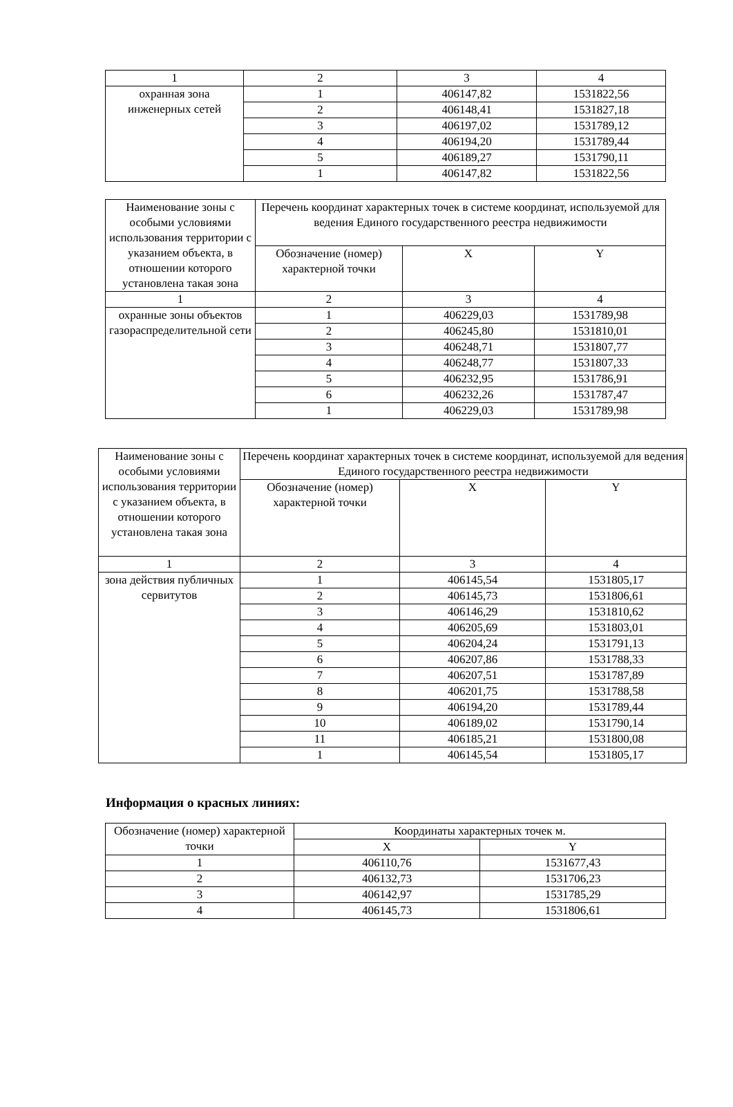| 1 | 2 | 3 | 4 |
| охранная зона инженерных сетей | 1 | 406147,82 | 1531822,56 |
| | 2 | 406148,41 | 1531827,18 |
| | 3 | 406197,02 | 1531789,12 |
| | 4 | 406194,20 | 1531789,44 |
| | 5 | 406189,27 | 1531790,11 |
| | 1 | 406147,82 | 1531822,56 |
| Наименование зоны с особыми условиями использования территории с указанием объекта, в отношении которого установлена такая зона | Перечень координат характерных точек в системе координат, используемой для ведения Единого государственного реестра недвижимости | | |
| --- | --- | --- | --- |
| | Обозначение (номер) характерной точки | X | Y |
| 1 | 2 | 3 | 4 |
| охранные зоны объектов газораспределительной сети | 1 | 406229,03 | 1531789,98 |
| | 2 | 406245,80 | 1531810,01 |
| | 3 | 406248,71 | 1531807,77 |
| | 4 | 406248,77 | 1531807,33 |
| | 5 | 406232,95 | 1531786,91 |
| | 6 | 406232,26 | 1531787,47 |
| | 1 | 406229,03 | 1531789,98 |
| Наименование зоны с особыми условиями использования территории с указанием объекта, в отношении которого установлена такая зона | Перечень координат характерных точек в системе координат, используемой для ведения Единого государственного реестра недвижимости | | |
| --- | --- | --- | --- |
| | Обозначение (номер) характерной точки | X | Y |
| 1 | 2 | 3 | 4 |
| зона действия публичных сервитутов | 1 | 406145,54 | 1531805,17 |
| | 2 | 406145,73 | 1531806,61 |
| | 3 | 406146,29 | 1531810,62 |
| | 4 | 406205,69 | 1531803,01 |
| | 5 | 406204,24 | 1531791,13 |
| | 6 | 406207,86 | 1531788,33 |
| | 7 | 406207,51 | 1531787,89 |
| | 8 | 406201,75 | 1531788,58 |
| | 9 | 406194,20 | 1531789,44 |
| | 10 | 406189,02 | 1531790,14 |
| | 11 | 406185,21 | 1531800,08 |
| | 1 | 406145,54 | 1531805,17 |
Информация о красных линиях:
| Обозначение (номер) характерной точки | Координаты характерных точек м. | |
| --- | --- | --- |
| | X | Y |
| 1 | 406110,76 | 1531677,43 |
| 2 | 406132,73 | 1531706,23 |
| 3 | 406142,97 | 1531785,29 |
| 4 | 406145,73 | 1531806,61 |